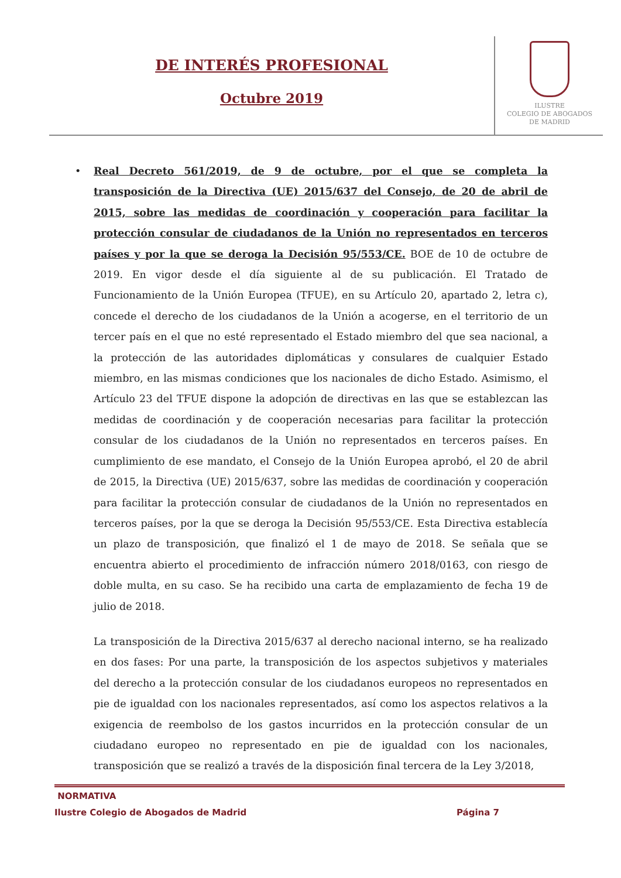DE INTERÉS PROFESIONAL
Octubre 2019
ILUSTRE
COLEGIO DE ABOGADOS
DE MADRID
• Real Decreto 561/2019, de 9 de octubre, por el que se completa la transposición de la Directiva (UE) 2015/637 del Consejo, de 20 de abril de 2015, sobre las medidas de coordinación y cooperación para facilitar la protección consular de ciudadanos de la Unión no representados en terceros países y por la que se deroga la Decisión 95/553/CE. BOE de 10 de octubre de 2019. En vigor desde el día siguiente al de su publicación. El Tratado de Funcionamiento de la Unión Europea (TFUE), en su Artículo 20, apartado 2, letra c), concede el derecho de los ciudadanos de la Unión a acogerse, en el territorio de un tercer país en el que no esté representado el Estado miembro del que sea nacional, a la protección de las autoridades diplomáticas y consulares de cualquier Estado miembro, en las mismas condiciones que los nacionales de dicho Estado. Asimismo, el Artículo 23 del TFUE dispone la adopción de directivas en las que se establezcan las medidas de coordinación y de cooperación necesarias para facilitar la protección consular de los ciudadanos de la Unión no representados en terceros países. En cumplimiento de ese mandato, el Consejo de la Unión Europea aprobó, el 20 de abril de 2015, la Directiva (UE) 2015/637, sobre las medidas de coordinación y cooperación para facilitar la protección consular de ciudadanos de la Unión no representados en terceros países, por la que se deroga la Decisión 95/553/CE. Esta Directiva establecía un plazo de transposición, que finalizó el 1 de mayo de 2018. Se señala que se encuentra abierto el procedimiento de infracción número 2018/0163, con riesgo de doble multa, en su caso. Se ha recibido una carta de emplazamiento de fecha 19 de julio de 2018.
La transposición de la Directiva 2015/637 al derecho nacional interno, se ha realizado en dos fases: Por una parte, la transposición de los aspectos subjetivos y materiales del derecho a la protección consular de los ciudadanos europeos no representados en pie de igualdad con los nacionales representados, así como los aspectos relativos a la exigencia de reembolso de los gastos incurridos en la protección consular de un ciudadano europeo no representado en pie de igualdad con los nacionales, transposición que se realizó a través de la disposición final tercera de la Ley 3/2018,
NORMATIVA
Ilustre Colegio de Abogados de Madrid Página 7